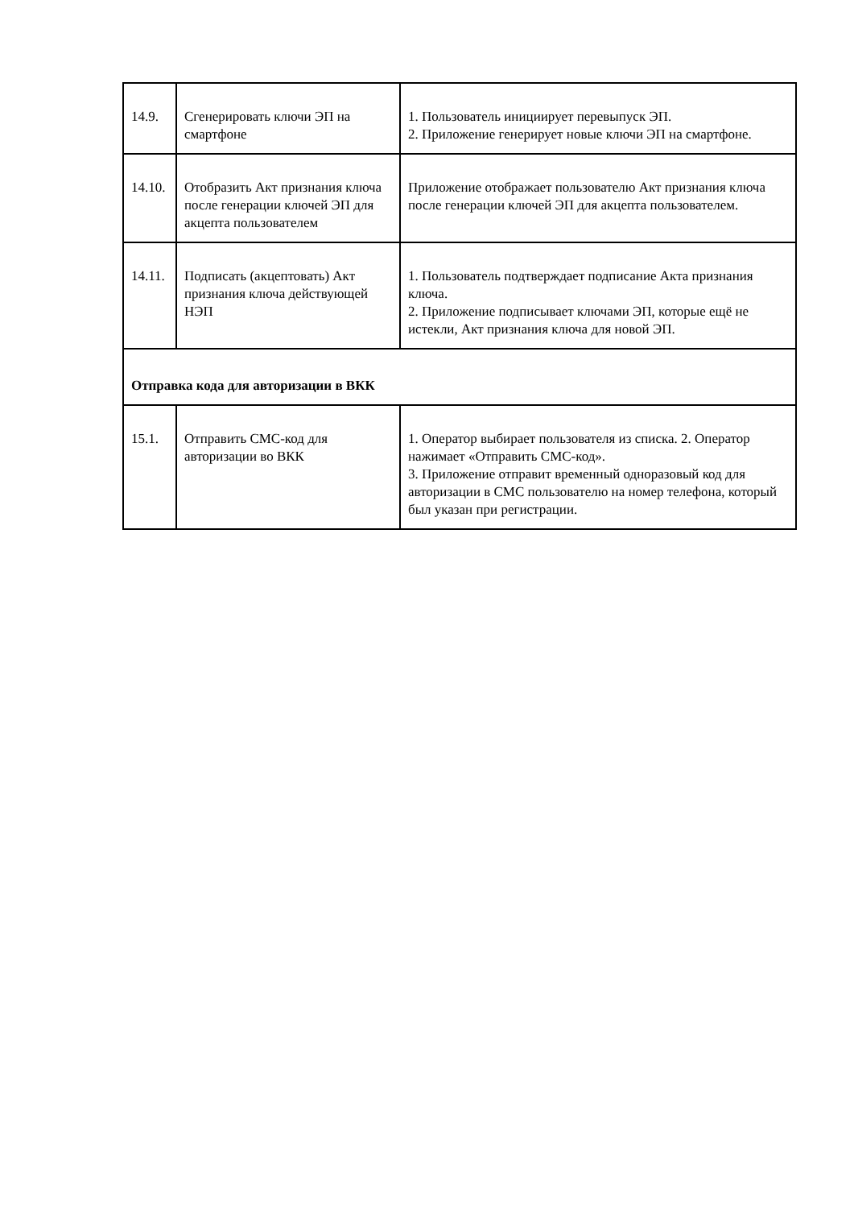| 14.9. | Сгенерировать ключи ЭП на смартфоне | 1. Пользователь инициирует перевыпуск ЭП. 2. Приложение генерирует новые ключи ЭП на смартфоне. |
| 14.10. | Отобразить Акт признания ключа после генерации ключей ЭП для акцепта пользователем | Приложение отображает пользователю Акт признания ключа после генерации ключей ЭП для акцепта пользователем. |
| 14.11. | Подписать (акцептовать) Акт признания ключа действующей НЭП | 1. Пользователь подтверждает подписание Акта признания ключа. 2. Приложение подписывает ключами ЭП, которые ещё не истекли, Акт признания ключа для новой ЭП. |
| Отправка кода для авторизации в ВКК | | |
| 15.1. | Отправить СМС-код для авторизации во ВКК | 1. Оператор выбирает пользователя из списка. 2. Оператор нажимает «Отправить СМС-код». 3. Приложение отправит временный одноразовый код для авторизации в СМС пользователю на номер телефона, который был указан при регистрации. |